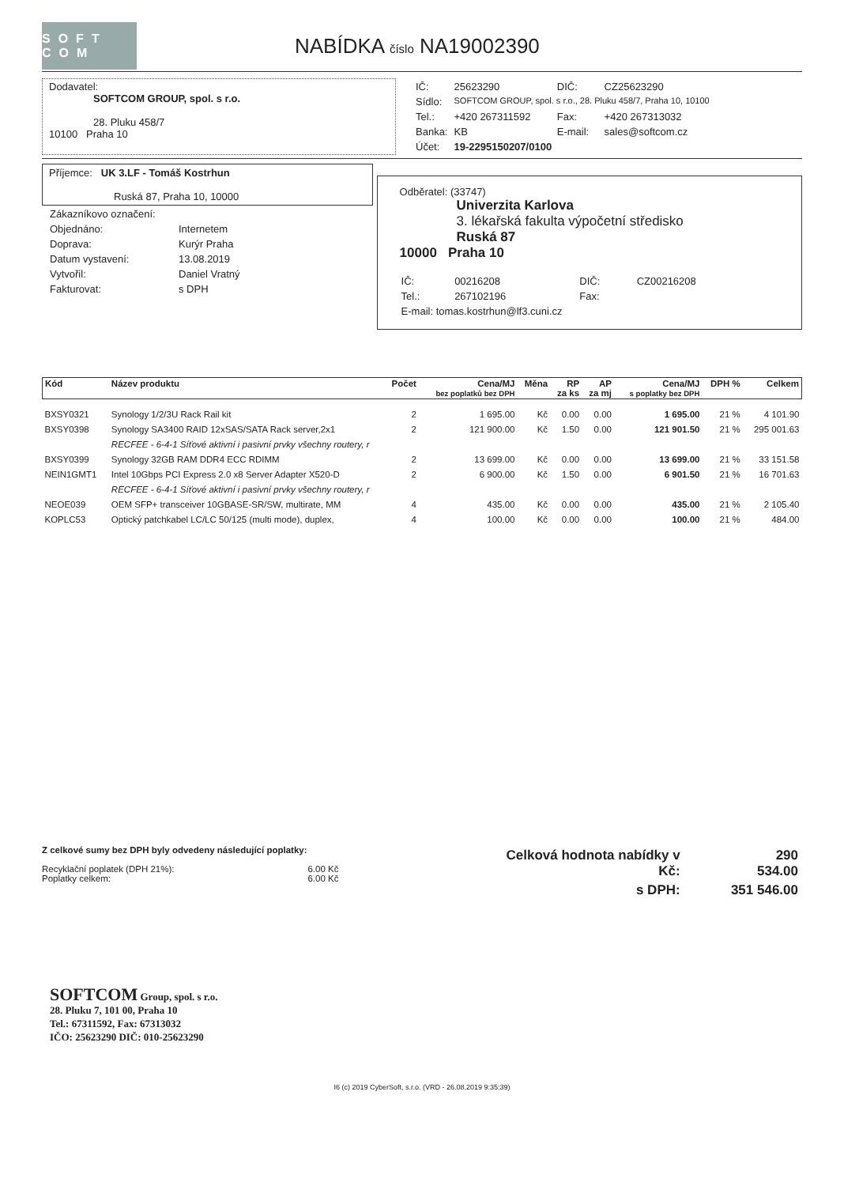SOFT COM
NABÍDKA číslo NA19002390
Dodavatel:
SOFTCOM GROUP, spol. s r.o.
28. Pluku 458/7
10100 Praha 10
| IČ: | 25623290 | DIČ: | CZ25623290 |
| Sídlo: | SOFTCOM GROUP, spol. s r.o., 28. Pluku 458/7, Praha 10, 10100 | | |
| Tel.: | +420 267311592 | Fax: | +420 267313032 |
| Banka: | KB | E-mail: | sales@softcom.cz |
| Účet: | 19-2295150207/0100 | | |
Příjemce: UK 3.LF - Tomáš Kostrhun
Ruská 87, Praha 10, 10000
| Zákazníkovo označení: | |
| Objednáno: | Internetem |
| Doprava: | Kurýr Praha |
| Datum vystavení: | 13.08.2019 |
| Vytvořil: | Daniel Vratný |
| Fakturovat: | s DPH |
Odběratel: (33747)
Univerzita Karlova
3. lékařská fakulta výpočetní středisko
Ruská 87
10000 Praha 10
| IČ: | 00216208 | DIČ: | CZ00216208 |
| Tel.: | 267102196 | Fax: | |
| E-mail: tomas.kostrhun@lf3.cuni.cz | | | |
| Kód | Název produktu | Počet | Cena/MJ bez poplatků bez DPH | Měna | RP za ks | AP za mj | Cena/MJ s poplatky bez DPH | DPH % | Celkem |
| --- | --- | --- | --- | --- | --- | --- | --- | --- | --- |
| BXSY0321 | Synology 1/2/3U Rack Rail kit | 2 | 1 695.00 | Kč | 0.00 | 0.00 | 1 695.00 | 21 % | 4 101.90 |
| BXSY0398 | Synology SA3400 RAID 12xSAS/SATA Rack server,2x1 | 2 | 121 900.00 | Kč | 1.50 | 0.00 | 121 901.50 | 21 % | 295 001.63 |
| | RECFEE - 6-4-1 Síťové aktivní i pasivní prvky všechny routery, r | | | | | | | | |
| BXSY0399 | Synology 32GB RAM DDR4 ECC RDIMM | 2 | 13 699.00 | Kč | 0.00 | 0.00 | 13 699.00 | 21 % | 33 151.58 |
| NEIN1GMT1 | Intel 10Gbps PCI Express 2.0 x8 Server Adapter X520-D | 2 | 6 900.00 | Kč | 1.50 | 0.00 | 6 901.50 | 21 % | 16 701.63 |
| | RECFEE - 6-4-1 Síťové aktivní i pasivní prvky všechny routery, r | | | | | | | | |
| NEOE039 | OEM SFP+ transceiver 10GBASE-SR/SW, multirate, MM | 4 | 435.00 | Kč | 0.00 | 0.00 | 435.00 | 21 % | 2 105.40 |
| KOPLC53 | Optický patchkabel LC/LC 50/125 (multi mode), duplex, | 4 | 100.00 | Kč | 0.00 | 0.00 | 100.00 | 21 % | 484.00 |
Z celkové sumy bez DPH byly odvedeny následující poplatky:
| Recyklační poplatek (DPH 21%): | 6.00 Kč |
| Poplatky celkem: | 6.00 Kč |
| Celková hodnota nabídky v Kč: | 290 534.00 |
| s DPH: | 351 546.00 |
SOFTCOM Group, spol. s r.o.
28. Pluku 7, 101 00, Praha 10
Tel.: 67311592, Fax: 67313032
IČO: 25623290 DIČ: 010-25623290
I6 (c) 2019 CyberSoft, s.r.o. (VRD - 26.08.2019 9:35:39)